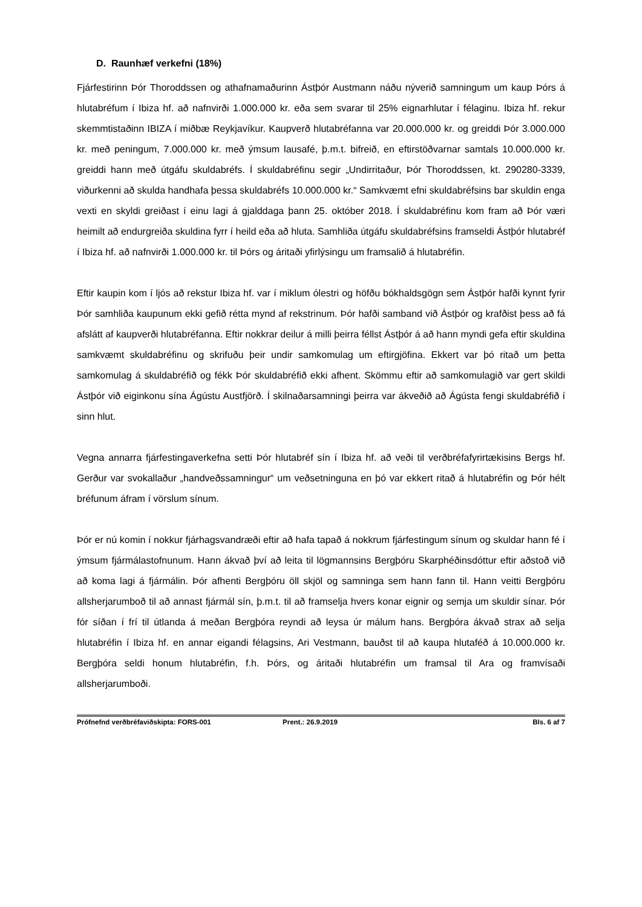D. Raunhæf verkefni (18%)
Fjárfestirinn Þór Thoroddssen og athafnamaðurinn Ástþór Austmann náðu nýverið samningum um kaup Þórs á hlutabréfum í Ibiza hf. að nafnvirði 1.000.000 kr. eða sem svarar til 25% eignarhlutar í félaginu. Ibiza hf. rekur skemmtistaðinn IBIZA í miðbæ Reykjavíkur. Kaupverð hlutabréfanna var 20.000.000 kr. og greiddi Þór 3.000.000 kr. með peningum, 7.000.000 kr. með ýmsum lausafé, þ.m.t. bifreið, en eftirstöðvarnar samtals 10.000.000 kr. greiddi hann með útgáfu skuldabréfs. Í skuldabréfinu segir „Undirritaður, Þór Thoroddssen, kt. 290280-3339, viðurkenni að skulda handhafa þessa skuldabréfs 10.000.000 kr.“ Samkvæmt efni skuldabréfsins bar skuldin enga vexti en skyldi greiðast í einu lagi á gjalddaga þann 25. október 2018. Í skuldabréfinu kom fram að Þór væri heimilt að endurgreiða skuldina fyrr í heild eða að hluta. Samhliða útgáfu skuldabréfsins framseldi Ástþór hlutabréf í Ibiza hf. að nafnvirði 1.000.000 kr. til Þórs og áritaði yfirlýsingu um framsalið á hlutabréfin.
Eftir kaupin kom í ljós að rekstur Ibiza hf. var í miklum ólestri og höfðu bókhaldsgögn sem Ástþór hafði kynnt fyrir Þór samhliða kaupunum ekki gefið rétta mynd af rekstrinum. Þór hafði samband við Ástþór og krafðist þess að fá afslátt af kaupverði hlutabréfanna. Eftir nokkrar deilur á milli þeirra féllst Ástþór á að hann myndi gefa eftir skuldina samkvæmt skuldabréfinu og skrifuðu þeir undir samkomulag um eftirgjöfina. Ekkert var þó ritað um þetta samkomulag á skuldabréfið og fékk Þór skuldabréfið ekki afhent. Skömmu eftir að samkomulagið var gert skildi Ástþór við eiginkonu sína Ágústu Austfjörð. Í skilnaðarsamningi þeirra var ákveðið að Ágústa fengi skuldabréfið í sinn hlut.
Vegna annarra fjárfestingaverkefna setti Þór hlutabréf sín í Ibiza hf. að veði til verðbréfafyrirtækisins Bergs hf. Gerður var svokallaður „handveðssamningur“ um veðsetninguna en þó var ekkert ritað á hlutabréfin og Þór hélt bréfunum áfram í vörslum sínum.
Þór er nú komin í nokkur fjárhagsvandræði eftir að hafa tapað á nokkrum fjárfestingum sínum og skuldar hann fé í ýmsum fjármálastofnunum. Hann ákvað því að leita til lögmannsins Bergþóru Skarphéðinsdóttur eftir aðstoð við að koma lagi á fjármálin. Þór afhenti Bergþóru öll skjöl og samninga sem hann fann til. Hann veitti Bergþóru allsherjarumboð til að annast fjármál sín, þ.m.t. til að framselja hvers konar eignir og semja um skuldir sínar. Þór fór síðan í frí til útlanda á meðan Bergþóra reyndi að leysa úr málum hans. Bergþóra ákvað strax að selja hlutabréfin í Ibiza hf. en annar eigandi félagsins, Ari Vestmann, bauðst til að kaupa hlutaféð á 10.000.000 kr. Bergþóra seldi honum hlutabréfin, f.h. Þórs, og áritaði hlutabréfin um framsal til Ara og framvísaði allsherjarumboði.
Prófnefnd verðbréfaviðskipta: FORS-001 Prent.: 26.9.2019 Bls. 6 af 7